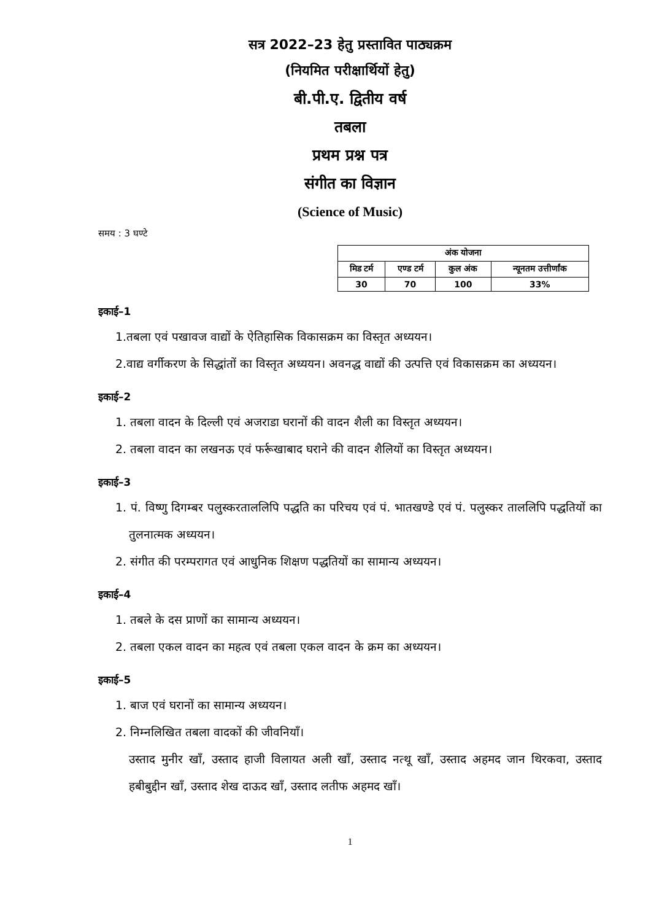सत्र 2022–23 हेतु प्रस्तावित पाठ्यक्रम
(नियमित परीक्षार्थियों हेतु)
बी.पी.ए. द्वितीय वर्ष
तबला
प्रथम प्रश्न पत्र
संगीत का विज्ञान
(Science of Music)
समय : 3 घण्टे
| अंक योजना | | | |
| --- | --- | --- | --- |
| मिड टर्म | एण्ड टर्म | कुल अंक | न्यूनतम उत्तीर्णांक |
| 30 | 70 | 100 | 33% |
इकाई–1
1.तबला एवं पखावज वाद्यों के ऐतिहासिक विकासक्रम का विस्तृत अध्ययन।
2.वाद्य वर्गीकरण के सिद्धांतों का विस्तृत अध्ययन। अवनद्ध वाद्यों की उत्पत्ति एवं विकासक्रम का अध्ययन।
इकाई–2
1. तबला वादन के दिल्ली एवं अजराडा घरानों की वादन शैली का विस्तृत अध्ययन।
2. तबला वादन का लखनऊ एवं फर्रूखाबाद घराने की वादन शैलियों का विस्तृत अध्ययन।
इकाई–3
1. पं. विष्णु दिगम्बर पलुस्करताललिपि पद्धति का परिचय एवं पं. भातखण्डे एवं पं. पलुस्कर ताललिपि पद्धतियों का तुलनात्मक अध्ययन।
2. संगीत की परम्परागत एवं आधुनिक शिक्षण पद्धतियों का सामान्य अध्ययन।
इकाई–4
1. तबले के दस प्राणों का सामान्य अध्ययन।
2. तबला एकल वादन का महत्व एवं तबला एकल वादन के क्रम का अध्ययन।
इकाई–5
1. बाज एवं घरानों का सामान्य अध्ययन।
2. निम्नलिखित तबला वादकों की जीवनियाँ।
उस्ताद मुनीर खाँ, उस्ताद हाजी विलायत अली खाँ, उस्ताद नत्थू खाँ, उस्ताद अहमद जान थिरकवा, उस्ताद हबीबुद्दीन खाँ, उस्ताद शेख दाऊद खाँ, उस्ताद लतीफ अहमद खाँ।
1